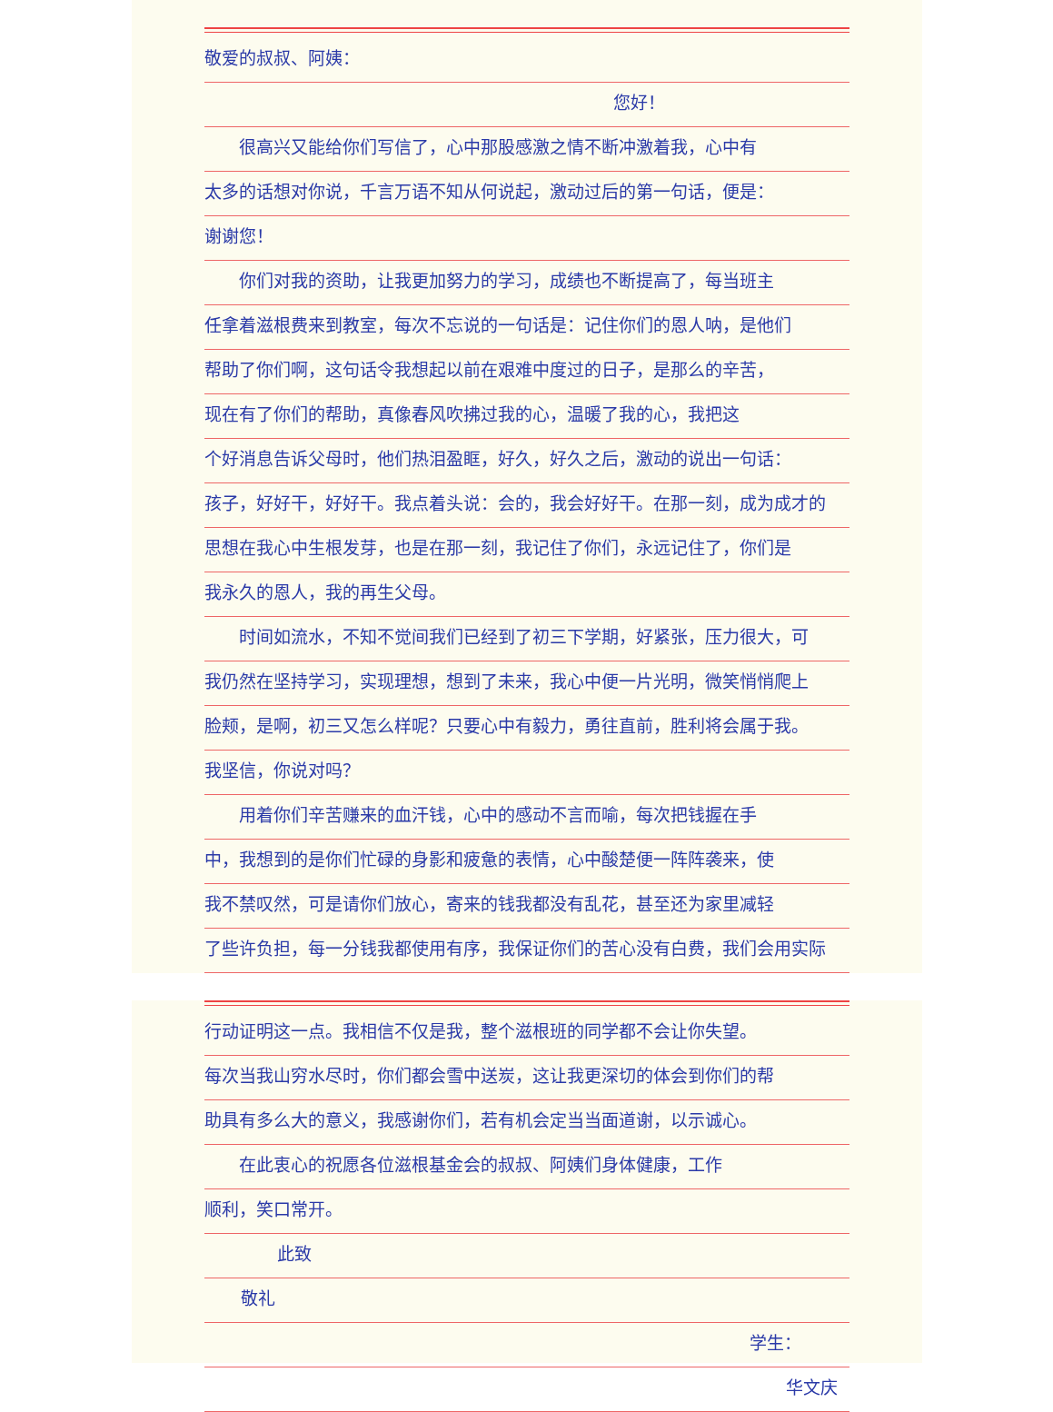敬爱的叔叔、阿姨：
您好！
  很高兴又能给你们写信了，心中那股感激之情不断冲激着我，心中有
太多的话想对你说，千言万语不知从何说起，激动过后的第一句话，便是：
谢谢您！
  你们对我的资助，让我更加努力的学习，成绩也不断提高了，每当班主
任拿着滋根费来到教室，每次不忘说的一句话是：记住你们的恩人呐，是他们
帮助了你们啊，这句话令我想起以前在艰难中度过的日子，是那么的辛苦，
现在有了你们的帮助，真像春风吹拂过我的心，温暖了我的心，我把这
个好消息告诉父母时，他们热泪盈眶，好久，好久之后，激动的说出一句话：
孩子，好好干，好好干。我点着头说：会的，我会好好干。在那一刻，成为成才的
思想在我心中生根发芽，也是在那一刻，我记住了你们，永远记住了，你们是
我永久的恩人，我的再生父母。
  时间如流水，不知不觉间我们已经到了初三下学期，好紧张，压力很大，可
我仍然在坚持学习，实现理想，想到了未来，我心中便一片光明，微笑悄悄爬上
脸颊，是啊，初三又怎么样呢？只要心中有毅力，勇往直前，胜利将会属于我。
我坚信，你说对吗？
  用着你们辛苦赚来的血汗钱，心中的感动不言而喻，每次把钱握在手
中，我想到的是你们忙碌的身影和疲惫的表情，心中酸楚便一阵阵袭来，使
我不禁叹然，可是请你们放心，寄来的钱我都没有乱花，甚至还为家里减轻
了些许负担，每一分钱我都使用有序，我保证你们的苦心没有白费，我们会用实际
行动证明这一点。我相信不仅是我，整个滋根班的同学都不会让你失望。
每次当我山穷水尽时，你们都会雪中送炭，这让我更深切的体会到你们的帮
助具有多么大的意义，我感谢你们，若有机会定当当面道谢，以示诚心。
  在此衷心的祝愿各位滋根基金会的叔叔、阿姨们身体健康，工作
顺利，笑口常开。
此致
敬礼
学生：
华文庆